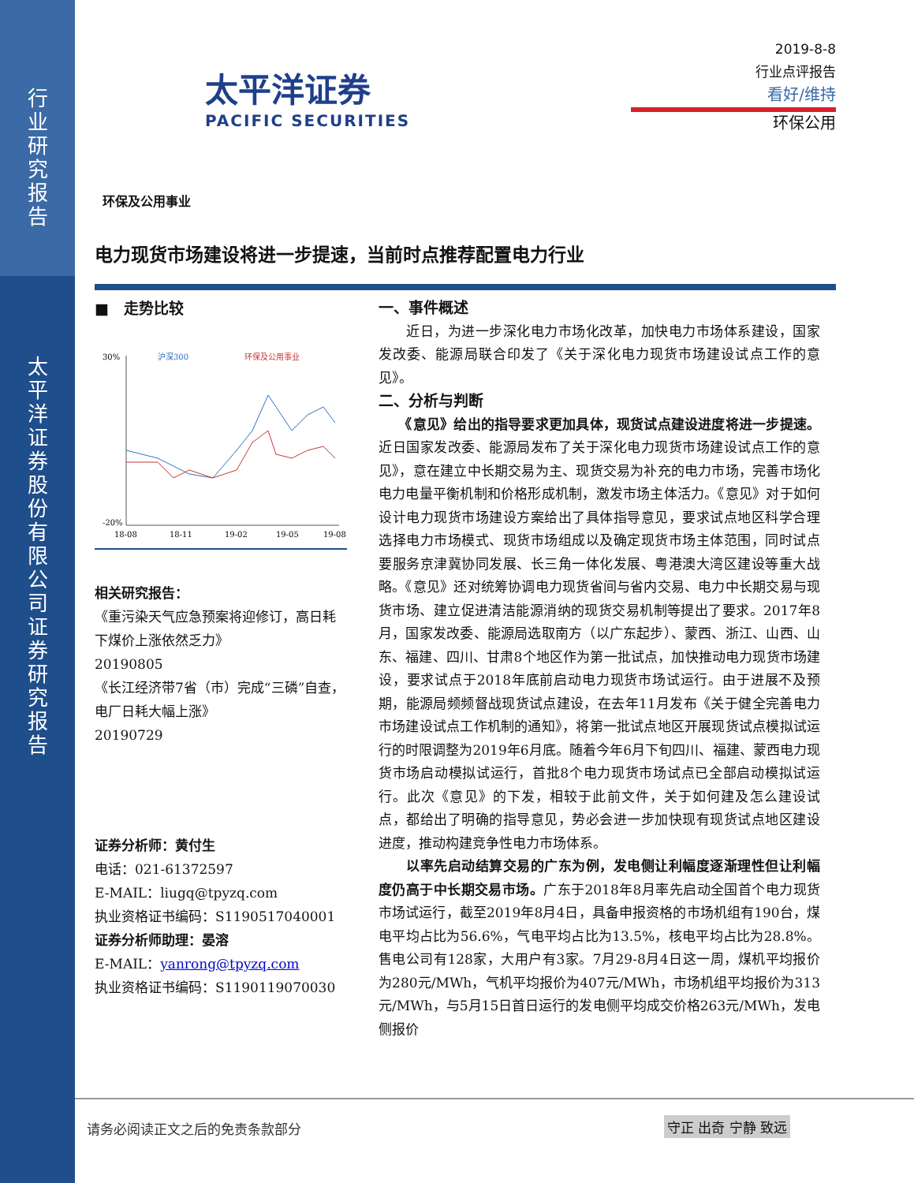行业研究报告
太平洋证券股份有限公司证券研究报告
太平洋证券
PACIFIC SECURITIES
2019-8-8
行业点评报告
看好/维持
环保公用
环保及公用事业
电力现货市场建设将进一步提速，当前时点推荐配置电力行业
■　走势比较
30%
-20%
沪深300
环保及公用事业
18-08
18-11
19-02
19-05
19-08
相关研究报告：
《重污染天气应急预案将迎修订，高日耗下煤价上涨依然乏力》
20190805
《长江经济带7省（市）完成“三磷”自查，电厂日耗大幅上涨》
20190729
证券分析师：黄付生
电话：021-61372597
E-MAIL：liugq@tpyzq.com
执业资格证书编码：S1190517040001
证券分析师助理：晏溶
E-MAIL：yanrong@tpyzq.com
执业资格证书编码：S1190119070030
一、事件概述
　　近日，为进一步深化电力市场化改革，加快电力市场体系建设，国家发改委、能源局联合印发了《关于深化电力现货市场建设试点工作的意见》。
二、分析与判断
　　《意见》给出的指导要求更加具体，现货试点建设进度将进一步提速。近日国家发改委、能源局发布了关于深化电力现货市场建设试点工作的意见》，意在建立中长期交易为主、现货交易为补充的电力市场，完善市场化电力电量平衡机制和价格形成机制，激发市场主体活力。《意见》对于如何设计电力现货市场建设方案给出了具体指导意见，要求试点地区科学合理选择电力市场模式、现货市场组成以及确定现货市场主体范围，同时试点要服务京津冀协同发展、长三角一体化发展、粤港澳大湾区建设等重大战略。《意见》还对统筹协调电力现货省间与省内交易、电力中长期交易与现货市场、建立促进清洁能源消纳的现货交易机制等提出了要求。2017年8月，国家发改委、能源局选取南方（以广东起步）、蒙西、浙江、山西、山东、福建、四川、甘肃8个地区作为第一批试点，加快推动电力现货市场建设，要求试点于2018年底前启动电力现货市场试运行。由于进展不及预期，能源局频频督战现货试点建设，在去年11月发布《关于健全完善电力市场建设试点工作机制的通知》，将第一批试点地区开展现货试点模拟试运行的时限调整为2019年6月底。随着今年6月下旬四川、福建、蒙西电力现货市场启动模拟试运行，首批8个电力现货市场试点已全部启动模拟试运行。此次《意见》的下发，相较于此前文件，关于如何建及怎么建设试点，都给出了明确的指导意见，势必会进一步加快现有现货试点地区建设进度，推动构建竞争性电力市场体系。
　　以率先启动结算交易的广东为例，发电侧让利幅度逐渐理性但让利幅度仍高于中长期交易市场。广东于2018年8月率先启动全国首个电力现货市场试运行，截至2019年8月4日，具备申报资格的市场机组有190台，煤电平均占比为56.6%，气电平均占比为13.5%，核电平均占比为28.8%。售电公司有128家，大用户有3家。7月29-8月4日这一周，煤机平均报价为280元/MWh，气机平均报价为407元/MWh，市场机组平均报价为313元/MWh，与5月15日首日运行的发电侧平均成交价格263元/MWh，发电侧报价
请务必阅读正文之后的免责条款部分 守正 出奇 宁静 致远